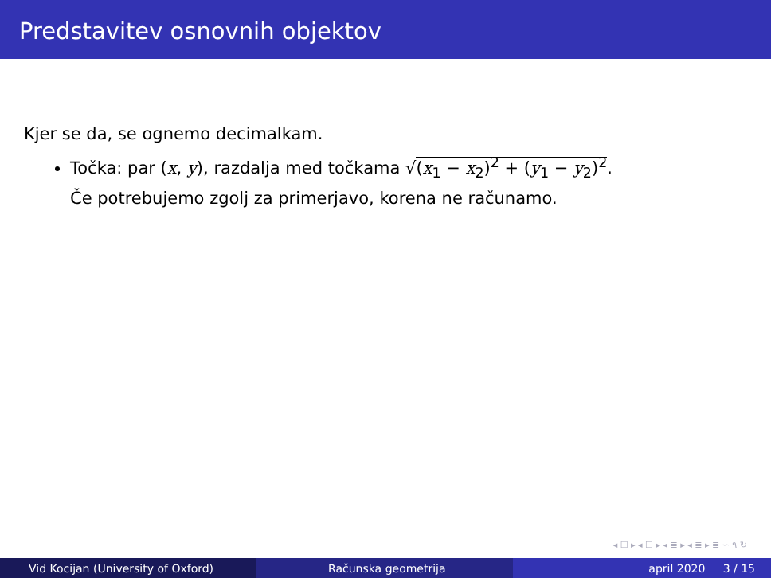Predstavitev osnovnih objektov
Kjer se da, se ognemo decimalkam.
Točka: par (x, y), razdalja med točkama √(x<sub>1</sub> − x<sub>2</sub>)<sup>2</sup> + (y<sub>1</sub> − y<sub>2</sub>)<sup>2</sup>.
Če potrebujemo zgolj za primerjavo, korena ne računamo.
◂ ☐ ▸ ◂ ☐ ▸ ◂ ≣ ▸ ◂ ≣ ▸ ≣ ∽ ٩ ↻
Vid Kocijan (University of Oxford) Računska geometrija april 2020 3 / 15